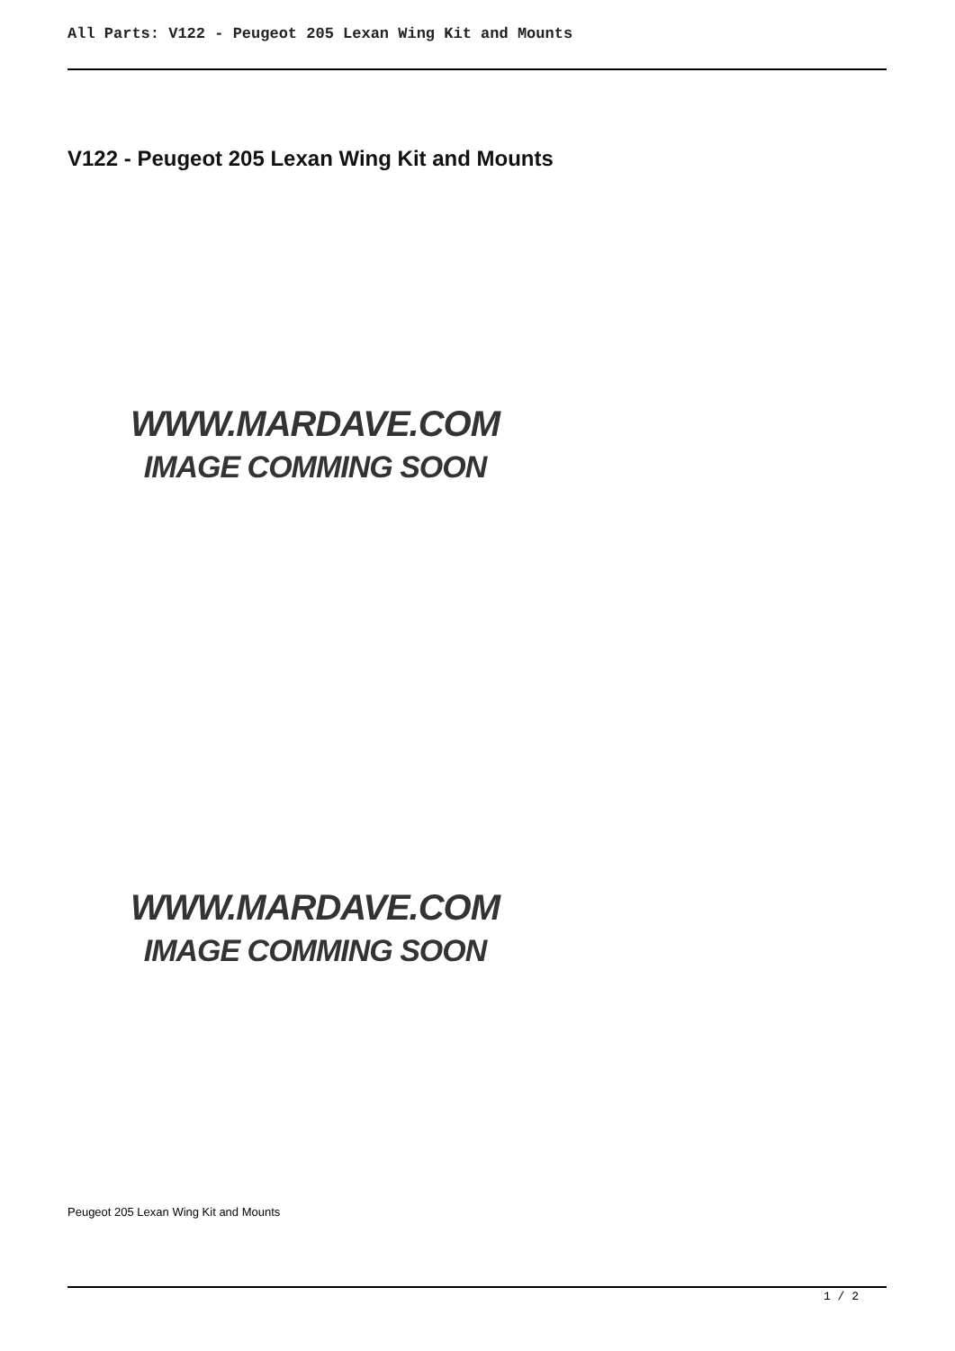All Parts: V122 - Peugeot 205 Lexan Wing Kit and Mounts
V122 - Peugeot 205 Lexan Wing Kit and Mounts
WWW.MARDAVE.COM
IMAGE COMMING SOON
WWW.MARDAVE.COM
IMAGE COMMING SOON
Peugeot 205 Lexan Wing Kit and Mounts
1 / 2